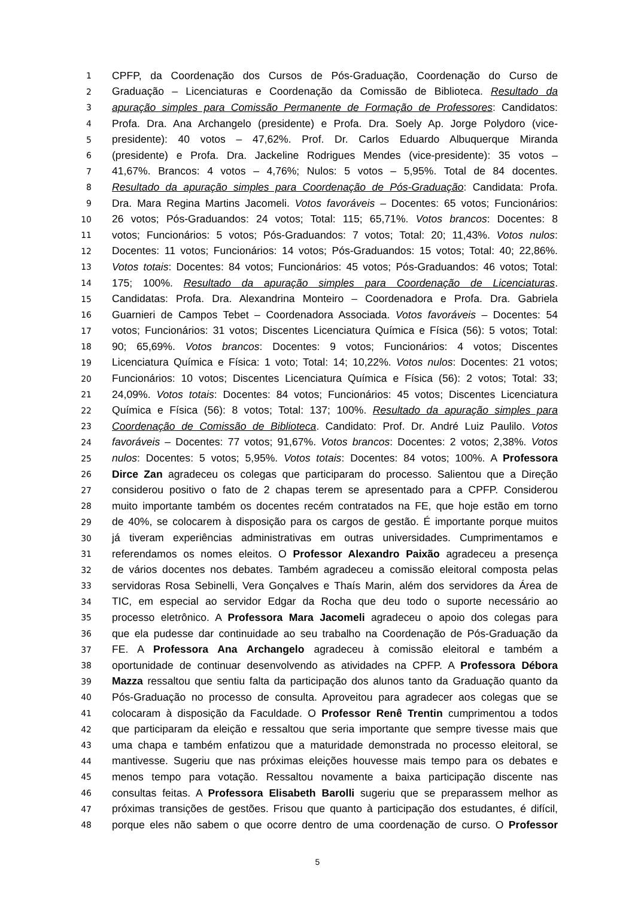1 CPFP, da Coordenação dos Cursos de Pós-Graduação, Coordenação do Curso de
2 Graduação – Licenciaturas e Coordenação da Comissão de Biblioteca. Resultado da
3 apuração simples para Comissão Permanente de Formação de Professores: Candidatos:
4 Profa. Dra. Ana Archangelo (presidente) e Profa. Dra. Soely Ap. Jorge Polydoro (vice-
5 presidente): 40 votos – 47,62%. Prof. Dr. Carlos Eduardo Albuquerque Miranda
6 (presidente) e Profa. Dra. Jackeline Rodrigues Mendes (vice-presidente): 35 votos –
7 41,67%. Brancos: 4 votos – 4,76%; Nulos: 5 votos – 5,95%. Total de 84 docentes.
8 Resultado da apuração simples para Coordenação de Pós-Graduação: Candidata: Profa.
9 Dra. Mara Regina Martins Jacomeli. Votos favoráveis – Docentes: 65 votos; Funcionários:
10 26 votos; Pós-Graduandos: 24 votos; Total: 115; 65,71%. Votos brancos: Docentes: 8
11 votos; Funcionários: 5 votos; Pós-Graduandos: 7 votos; Total: 20; 11,43%. Votos nulos:
12 Docentes: 11 votos; Funcionários: 14 votos; Pós-Graduandos: 15 votos; Total: 40; 22,86%.
13 Votos totais: Docentes: 84 votos; Funcionários: 45 votos; Pós-Graduandos: 46 votos; Total:
14 175; 100%. Resultado da apuração simples para Coordenação de Licenciaturas.
15 Candidatas: Profa. Dra. Alexandrina Monteiro – Coordenadora e Profa. Dra. Gabriela
16 Guarnieri de Campos Tebet – Coordenadora Associada. Votos favoráveis – Docentes: 54
17 votos; Funcionários: 31 votos; Discentes Licenciatura Química e Física (56): 5 votos; Total:
18 90; 65,69%. Votos brancos: Docentes: 9 votos; Funcionários: 4 votos; Discentes
19 Licenciatura Química e Física: 1 voto; Total: 14; 10,22%. Votos nulos: Docentes: 21 votos;
20 Funcionários: 10 votos; Discentes Licenciatura Química e Física (56): 2 votos; Total: 33;
21 24,09%. Votos totais: Docentes: 84 votos; Funcionários: 45 votos; Discentes Licenciatura
22 Química e Física (56): 8 votos; Total: 137; 100%. Resultado da apuração simples para
23 Coordenação de Comissão de Biblioteca. Candidato: Prof. Dr. André Luiz Paulilo. Votos
24 favoráveis – Docentes: 77 votos; 91,67%. Votos brancos: Docentes: 2 votos; 2,38%. Votos
25 nulos: Docentes: 5 votos; 5,95%. Votos totais: Docentes: 84 votos; 100%. A Professora
26 Dirce Zan agradeceu os colegas que participaram do processo. Salientou que a Direção
27 considerou positivo o fato de 2 chapas terem se apresentado para a CPFP. Considerou
28 muito importante também os docentes recém contratados na FE, que hoje estão em torno
29 de 40%, se colocarem à disposição para os cargos de gestão. É importante porque muitos
30 já tiveram experiências administrativas em outras universidades. Cumprimentamos e
31 referendamos os nomes eleitos. O Professor Alexandro Paixão agradeceu a presença
32 de vários docentes nos debates. Também agradeceu a comissão eleitoral composta pelas
33 servidoras Rosa Sebinelli, Vera Gonçalves e Thaís Marin, além dos servidores da Área de
34 TIC, em especial ao servidor Edgar da Rocha que deu todo o suporte necessário ao
35 processo eletrônico. A Professora Mara Jacomeli agradeceu o apoio dos colegas para
36 que ela pudesse dar continuidade ao seu trabalho na Coordenação de Pós-Graduação da
37 FE. A Professora Ana Archangelo agradeceu à comissão eleitoral e também a
38 oportunidade de continuar desenvolvendo as atividades na CPFP. A Professora Débora
39 Mazza ressaltou que sentiu falta da participação dos alunos tanto da Graduação quanto da
40 Pós-Graduação no processo de consulta. Aproveitou para agradecer aos colegas que se
41 colocaram à disposição da Faculdade. O Professor Renê Trentin cumprimentou a todos
42 que participaram da eleição e ressaltou que seria importante que sempre tivesse mais que
43 uma chapa e também enfatizou que a maturidade demonstrada no processo eleitoral, se
44 mantivesse. Sugeriu que nas próximas eleições houvesse mais tempo para os debates e
45 menos tempo para votação. Ressaltou novamente a baixa participação discente nas
46 consultas feitas. A Professora Elisabeth Barolli sugeriu que se preparassem melhor as
47 próximas transições de gestões. Frisou que quanto à participação dos estudantes, é difícil,
48 porque eles não sabem o que ocorre dentro de uma coordenação de curso. O Professor
5